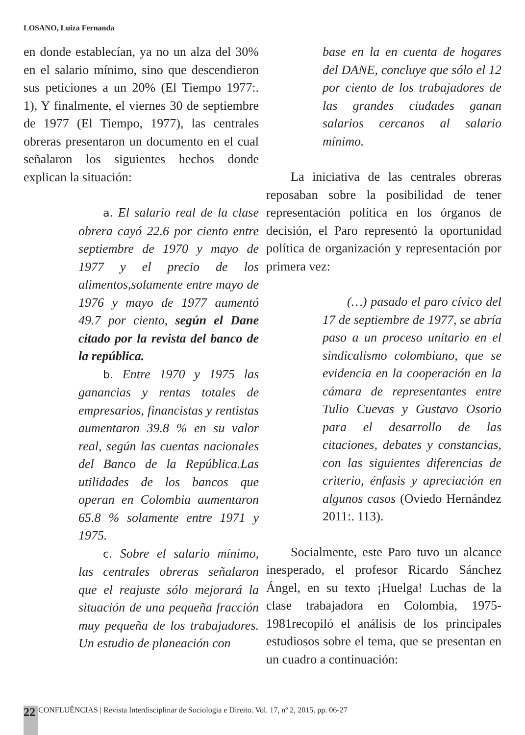LOSANO, Luiza Fernanda
en donde establecían, ya no un alza del 30% en el salario mínimo, sino que descendieron sus peticiones a un 20% (El Tiempo 1977:. 1), Y finalmente, el viernes 30 de septiembre de 1977 (El Tiempo, 1977), las centrales obreras presentaron un documento en el cual señalaron los siguientes hechos donde explican la situación:
a. El salario real de la clase obrera cayó 22.6 por ciento entre septiembre de 1970 y mayo de 1977 y el precio de los alimentos,solamente entre mayo de 1976 y mayo de 1977 aumentó 49.7 por ciento, según el Dane citado por la revista del banco de la república.
b. Entre 1970 y 1975 las ganancias y rentas totales de empresarios, financistas y rentistas aumentaron 39.8 % en su valor real, según las cuentas nacionales del Banco de la República.Las utilidades de los bancos que operan en Colombia aumentaron 65.8 % solamente entre 1971 y 1975.
c. Sobre el salario mínimo, las centrales obreras señalaron que el reajuste sólo mejorará la situación de una pequeña fracción muy pequeña de los trabajadores. Un estudio de planeación con
base en la en cuenta de hogares del DANE, concluye que sólo el 12 por ciento de los trabajadores de las grandes ciudades ganan salarios cercanos al salario mínimo.
La iniciativa de las centrales obreras reposaban sobre la posibilidad de tener representación política en los órganos de decisión, el Paro representó la oportunidad política de organización y representación por primera vez:
(…) pasado el paro cívico del 17 de septiembre de 1977, se abría paso a un proceso unitario en el sindicalismo colombiano, que se evidencia en la cooperación en la cámara de representantes entre Tulio Cuevas y Gustavo Osorio para el desarrollo de las citaciones, debates y constancias, con las siguientes diferencias de criterio, énfasis y apreciación en algunos casos (Oviedo Hernández 2011:. 113).
Socialmente, este Paro tuvo un alcance inesperado, el profesor Ricardo Sánchez Ángel, en su texto ¡Huelga! Luchas de la clase trabajadora en Colombia, 1975- 1981recopiló el análisis de los principales estudiosos sobre el tema, que se presentan en un cuadro a continuación:
22 CONFLUÊNCIAS | Revista Interdisciplinar de Sociologia e Direito. Vol. 17, nº 2, 2015. pp. 06-27